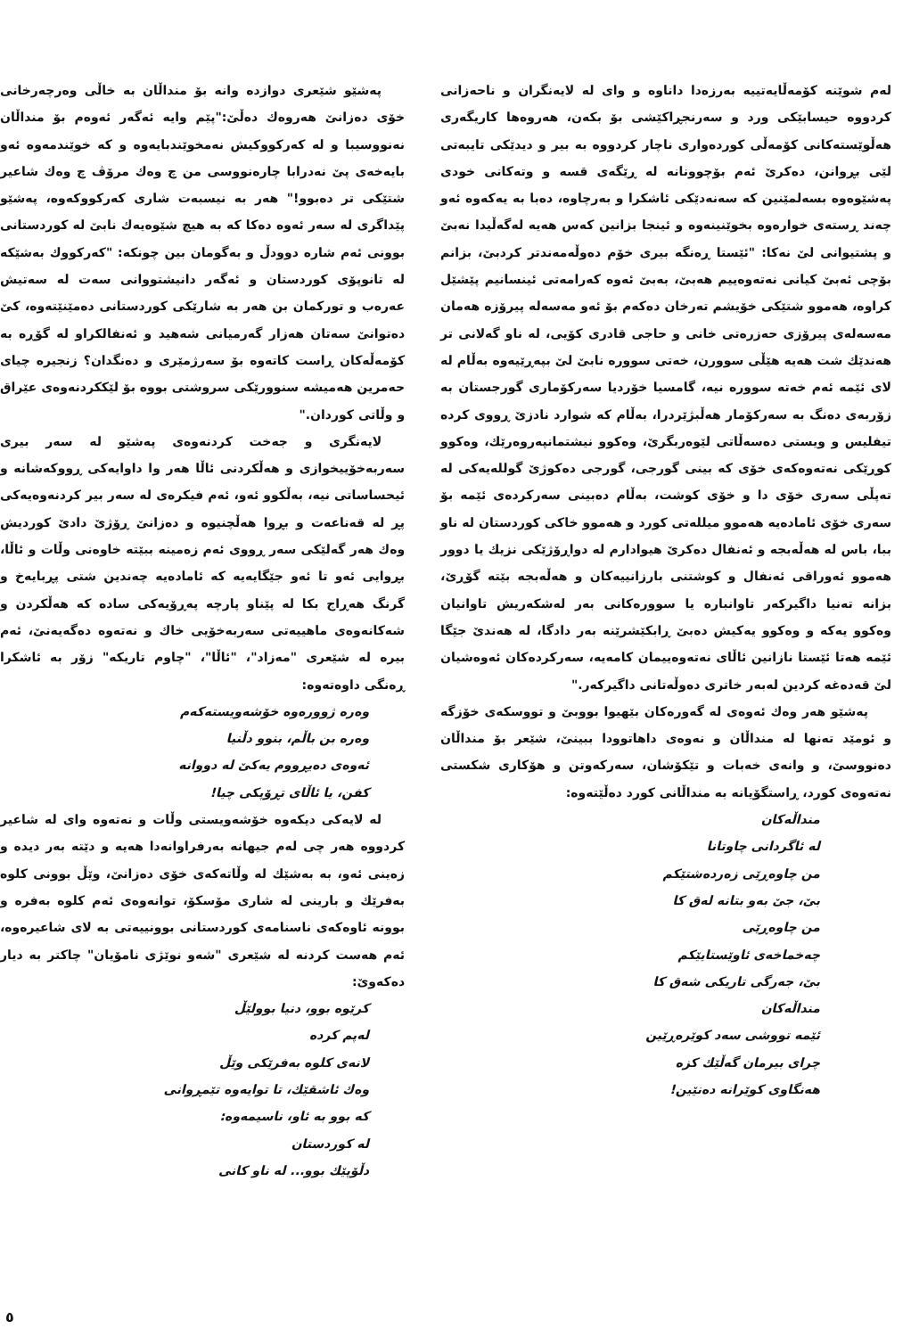لەم شوێنە کۆمەڵایەتییە بەرزەدا داناوە و وای لە لایەنگران و ناحەزانی کردووە حیسابێکی ورد و سەرنجڕاکێشی بۆ بکەن، هەروەها کاریگەری هەڵوێستەکانی کۆمەڵی کوردەواری ناچار کردووە بە بیر و دیدێکی تایبەتی لێی بڕوانن، دەکرێ ئەم بۆچوونانە لە ڕێگەی قسە و وتەکانی خودی پەشێوەوە بسەلمێنین کە سەنەدێکی ئاشکرا و بەرچاوە، دەبا بە یەکەوە ئەو چەند ڕستەی خوارەوە بخوێنینەوە و ئینجا بزانین کەس هەیە لەگەڵیدا نەبێ و پشتیوانی لێ نەکا: "ئێستا ڕەنگە بیری خۆم دەوڵەمەندتر کردبێ، بزانم بۆچی ئەبێ کیانی نەتەوەییم هەبێ، بەبێ ئەوە کەرامەتی ئینسانیم پێشێل کراوە، هەموو شتێکی خۆیشم تەرخان دەکەم بۆ ئەو مەسەلە پیرۆزە هەمان مەسەلەی پیرۆزی حەزرەتی خانی و حاجی قادری کۆیی، لە ناو گەلانی تر هەندێك شت هەیە هێڵی سوورن، خەتی سوورە نابێ لێ بپەڕێیەوە بەڵام لە لای ئێمە ئەم خەتە سوورە نیە، گامسیا خۆردیا سەرکۆماری گورجستان بە زۆربەی دەنگ بە سەرکۆمار هەڵبژێردرا، بەڵام کە شوارد نادزێ ڕووی کردە تیفلیس و ویستی دەسەڵاتی لێوەربگرێ، وەکوو نیشتمانپەروەرێك، وەکوو کوڕێکی نەتەوەکەی خۆی کە بینی گورجی، گورجی دەکوژێ گوللەیەکی لە تەپڵی سەری خۆی دا و خۆی کوشت، بەڵام دەبینی سەرکردەی ئێمە بۆ سەری خۆی ئامادەیە هەموو میللەتی کورد و هەموو خاکی کوردستان لە ناو ببا، باس لە هەڵەبجە و ئەنفال دەکرێ هیوادارم لە دواڕۆژێکی نزیك یا دوور هەموو ئەوراقی ئەنفال و کوشتنی بارزانییەکان و هەڵەبجە بێتە گۆڕێ، بزانە تەنیا داگیرکەر تاوانبارە یا سوورەکانی بەر لەشکەریش تاوانیان وەکوو یەکە و وەکوو یەکیش دەبێ ڕابکێشرێنە بەر دادگا، لە هەندێ جێگا ئێمە هەتا ئێستا نازانین ئاڵای نەتەوەییمان کامەیە، سەرکردەکان ئەوەشیان لێ قەدەغە کردین لەبەر خاتری دەوڵەتانی داگیرکەر."
پەشێو هەر وەك ئەوەی لە گەورەکان بێهیوا بووبێ و تووسکەی خۆزگە و ئومێد تەنها لە منداڵان و نەوەی داهاتوودا ببینێ، شێعر بۆ منداڵان دەنووسێ، و وانەی خەبات و تێکۆشان، سەرکەوتن و هۆکاری شکستی نەتەوەی کورد، ڕاستگۆیانە بە منداڵانی کورد دەڵێتەوە:
منداڵەکان
لە ئاگردانی چاوتانا
من چاوەڕێی زەردەشتێکم
بێ، جێ بەو بتانە لەق کا
من چاوەڕێی
چەخماخەی ئاوێستایێکم
بێ، جەرگی تاریکی شەق کا
منداڵەکان
ئێمە تووشی سەد کوێرەڕێین
چرای بیرمان گەڵێك کزە
هەنگاوی کوێرانە دەنێین!
پەشێو شێعری دوازدە وانە بۆ منداڵان بە خاڵی وەرچەرخانی خۆی دەزانێ هەروەك دەڵێ:"پێم وایە ئەگەر ئەوەم بۆ منداڵان نەنووسیبا و لە کەرکووکیش نەمخوێندبایەوە و کە خوێندمەوە ئەو بایەخەی پێ نەدرابا چارەنووسی من چ وەك مرۆڤ چ وەك شاعیر شتێکی تر دەبوو!" هەر بە نیسبەت شاری کەرکووکەوە، پەشێو پێداگری لە سەر ئەوە دەکا کە بە هیچ شێوەیەك نابێ لە کوردستانی بوونی ئەم شارە دوودڵ و بەگومان بین چونکە: "کەرکووك بەشێکە لە تانوپۆی کوردستان و ئەگەر دانیشتووانی سەت لە سەتیش عەرەب و تورکمان بن هەر بە شارێکی کوردستانی دەمێنێتەوە، کێ دەتوانێ سەتان هەزار گەرمیانی شەهید و ئەنفالکراو لە گۆڕە بە کۆمەڵەکان ڕاست کاتەوە بۆ سەرژمێری و دەنگدان؟ زنجیرە چیای حەمرین هەمیشە سنوورێکی سروشتی بووە بۆ لێککردنەوەی عێراق و وڵاتی کوردان."
لایەنگری و جەخت کردنەوەی پەشێو لە سەر بیری سەربەخۆییخوازی و هەڵکردنی ئاڵا هەر وا داوایەکی ڕووکەشانە و ئیحساساتی نیە، بەڵکوو ئەو، ئەم فیکرەی لە سەر بیر کردنەوەیەکی پڕ لە قەناعەت و بڕوا هەڵچنیوە و دەزانێ ڕۆژێ دادێ کوردیش وەك هەر گەلێکی سەر ڕووی ئەم زەمینە ببێتە خاوەنی وڵات و ئاڵا، بڕوایی ئەو تا ئەو جێگایەیە کە ئامادەیە چەندین شتی پڕبایەخ و گرنگ هەڕاج بکا لە پێناو پارچە پەڕۆیەکی سادە کە هەڵکردن و شەکانەوەی ماهییەتی سەربەخۆیی خاك و نەتەوە دەگەیەنێ، ئەم بیرە لە شێعری "مەزاد"، "ئاڵا"، "چاوم تاریکە" زۆر بە ئاشکرا ڕەنگی داوەتەوە:
وەرە ژوورەوە خۆشەویستەکەم
وەرە بن باڵم، بنوو دڵنیا
ئەوەی دەیڕووم یەکێ لە دووانە
کفن، یا ئاڵای تڕۆپکی چیا!
لە لایەکی دیکەوە خۆشەویستی وڵات و نەتەوە وای لە شاعیر کردووە هەر چی لەم جیهانە بەرفراوانەدا هەیە و دێتە بەر دیدە و زەینی ئەو، بە بەشێك لە وڵاتەکەی خۆی دەزانێ، وێڵ بوونی کلوە بەفرێك و بارینی لە شاری مۆسکۆ، توانەوەی ئەم کلوە بەفرە و بوونە ئاوەکەی ناسنامەی کوردستانی بوونییەتی بە لای شاعیرەوە، ئەم هەست کردنە لە شێعری "شەو نوێژی نامۆیان" چاکتر بە دیار دەکەوێ:
کرێوە بوو، دنیا بوولێڵ
لەپم کردە
لانەی کلوە بەفرێکی وێڵ
وەك ئاشقێك، تا توایەوە تێمڕوانی
کە بوو بە ئاو، ناسیمەوە:
لە کوردستان
دڵۆپێك بوو... لە ناو کانی
٥